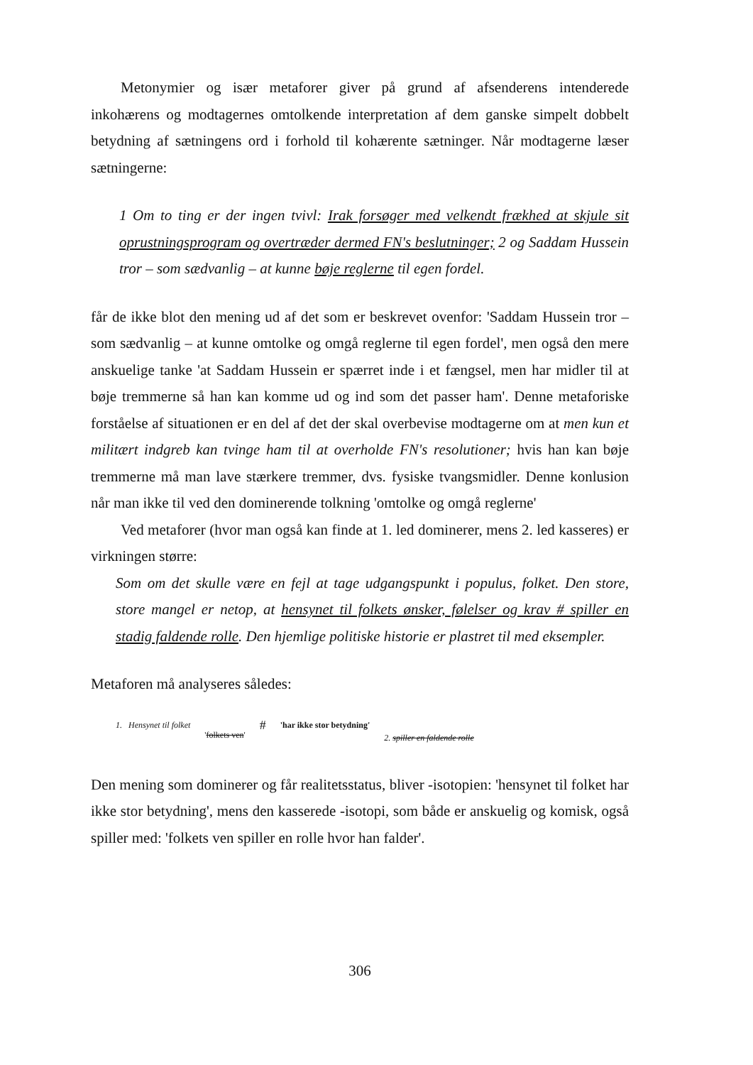Metonymier og især metaforer giver på grund af afsenderens intenderede inkohærens og modtagernes omtolkende interpretation af dem ganske simpelt dobbelt betydning af sætningens ord i forhold til kohærente sætninger. Når modtagerne læser sætningerne:
1 Om to ting er der ingen tvivl: Irak forsøger med velkendt frækhed at skjule sit oprustningsprogram og overtræder dermed FN's beslutninger; 2 og Saddam Hussein tror – som sædvanlig – at kunne bøje reglerne til egen fordel.
får de ikke blot den mening ud af det som er beskrevet ovenfor: 'Saddam Hussein tror – som sædvanlig – at kunne omtolke og omgå reglerne til egen fordel', men også den mere anskuelige tanke 'at Saddam Hussein er spærret inde i et fængsel, men har midler til at bøje tremmerne så han kan komme ud og ind som det passer ham'. Denne metaforiske forståelse af situationen er en del af det der skal overbevise modtagerne om at men kun et militært indgreb kan tvinge ham til at overholde FN's resolutioner; hvis han kan bøje tremmerne må man lave stærkere tremmer, dvs. fysiske tvangsmidler. Denne konlusion når man ikke til ved den dominerende tolkning 'omtolke og omgå reglerne'
Ved metaforer (hvor man også kan finde at 1. led dominerer, mens 2. led kasseres) er virkningen større:
Som om det skulle være en fejl at tage udgangspunkt i populus, folket. Den store, store mangel er netop, at hensynet til folkets ønsker, følelser og krav # spiller en stadig faldende rolle. Den hjemlige politiske historie er plastret til med eksempler.
Metaforen må analyseres således:
1. Hensynet til folket 'folkets ven' # 'har ikke stor betydning' 2. spiller en faldende rolle
Den mening som dominerer og får realitetsstatus, bliver -isotopien: 'hensynet til folket har ikke stor betydning', mens den kasserede -isotopi, som både er anskuelig og komisk, også spiller med: 'folkets ven spiller en rolle hvor han falder'.
306